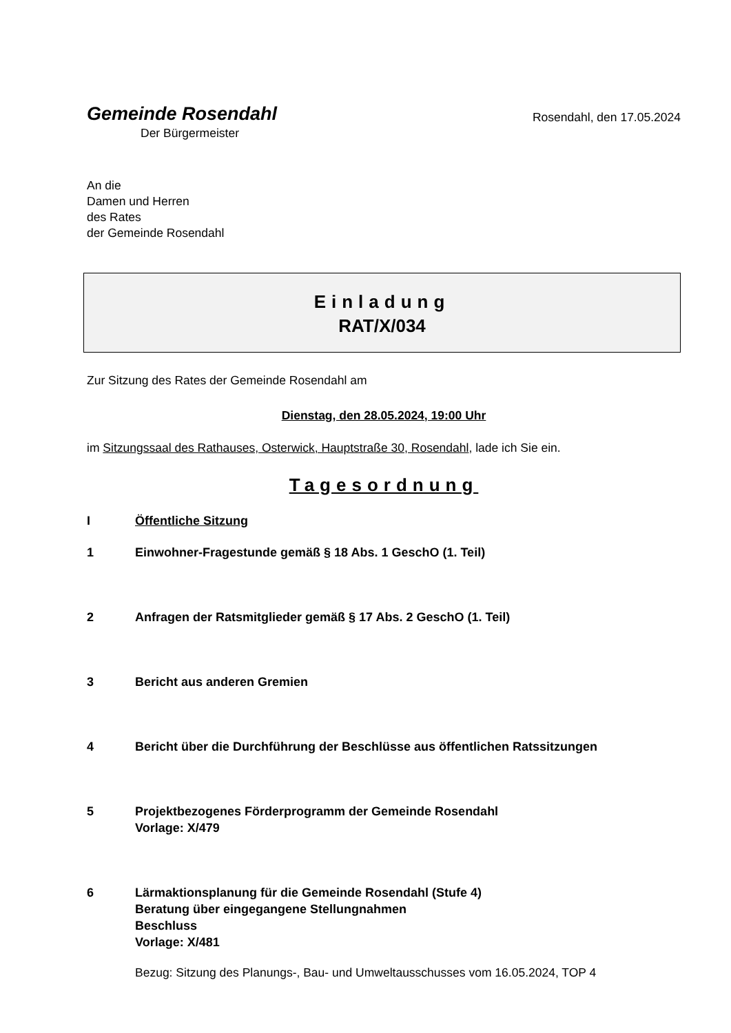Gemeinde Rosendahl
Der Bürgermeister
Rosendahl, den 17.05.2024
An die
Damen und Herren
des Rates
der Gemeinde Rosendahl
Einladung
RAT/X/034
Zur Sitzung des Rates der Gemeinde Rosendahl am
Dienstag, den 28.05.2024, 19:00 Uhr
im Sitzungssaal des Rathauses, Osterwick, Hauptstraße 30, Rosendahl, lade ich Sie ein.
Tagesordnung
I Öffentliche Sitzung
1 Einwohner-Fragestunde gemäß § 18 Abs. 1 GeschO (1. Teil)
2 Anfragen der Ratsmitglieder gemäß § 17 Abs. 2 GeschO (1. Teil)
3 Bericht aus anderen Gremien
4 Bericht über die Durchführung der Beschlüsse aus öffentlichen Ratssitzungen
5 Projektbezogenes Förderprogramm der Gemeinde Rosendahl
Vorlage: X/479
6 Lärmaktionsplanung für die Gemeinde Rosendahl (Stufe 4)
Beratung über eingegangene Stellungnahmen
Beschluss
Vorlage: X/481
Bezug: Sitzung des Planungs-, Bau- und Umweltausschusses vom 16.05.2024, TOP 4